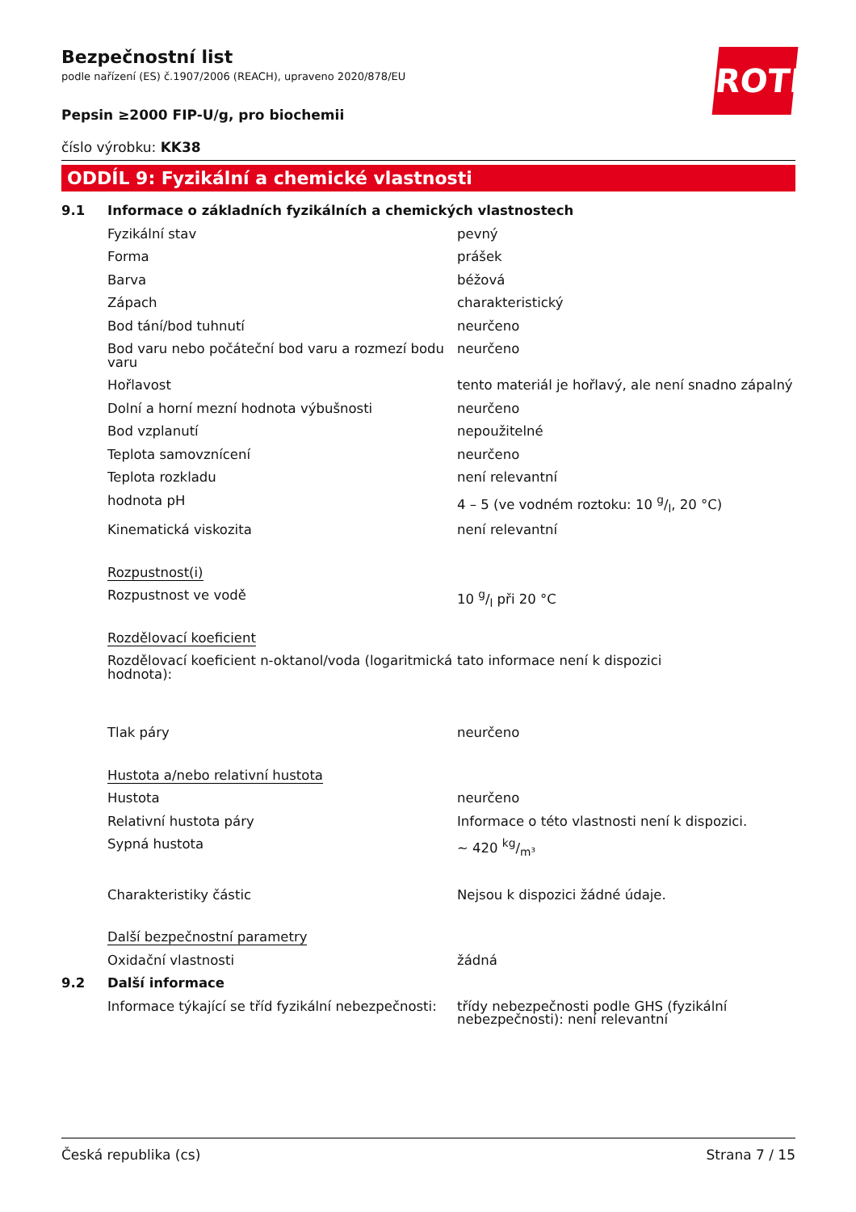ROTH
Bezpečnostní list
podle nařízení (ES) č.1907/2006 (REACH), upraveno 2020/878/EU
Pepsin ≥2000 FIP-U/g, pro biochemii
číslo výrobku: KK38
ODDÍL 9: Fyzikální a chemické vlastnosti
| 9.1 | Informace o základních fyzikálních a chemických vlastnostech | |
| | Fyzikální stav | pevný |
| | Forma | prášek |
| | Barva | béžová |
| | Zápach | charakteristický |
| | Bod tání/bod tuhnutí | neurčeno |
| | Bod varu nebo počáteční bod varu a rozmezí bodu varu | neurčeno |
| | Hořlavost | tento materiál je hořlavý, ale není snadno zápalný |
| | Dolní a horní mezní hodnota výbušnosti | neurčeno |
| | Bod vzplanutí | nepoužitelné |
| | Teplota samovznícení | neurčeno |
| | Teplota rozkladu | není relevantní |
| | hodnota pH | 4 – 5 (ve vodném roztoku: 10 g/l, 20 °C) |
| | Kinematická viskozita | není relevantní |
| | Rozpustnost(i) | |
| | Rozpustnost ve vodě | 10 g/l při 20 °C |
| | Rozdělovací koeficient | |
| | Rozdělovací koeficient n-oktanol/voda (logaritmická hodnota): | tato informace není k dispozici |
| | Tlak páry | neurčeno |
| | Hustota a/nebo relativní hustota | |
| | Hustota | neurčeno |
| | Relativní hustota páry | Informace o této vlastnosti není k dispozici. |
| | Sypná hustota | ~ 420 kg/m³ |
| | Charakteristiky částic | Nejsou k dispozici žádné údaje. |
| | Další bezpečnostní parametry | |
| | Oxidační vlastnosti | žádná |
| 9.2 | Další informace | |
| | Informace týkající se tříd fyzikální nebezpečnosti: | třídy nebezpečnosti podle GHS (fyzikální nebezpečnosti): není relevantní |
Česká republika (cs) Strana 7 / 15